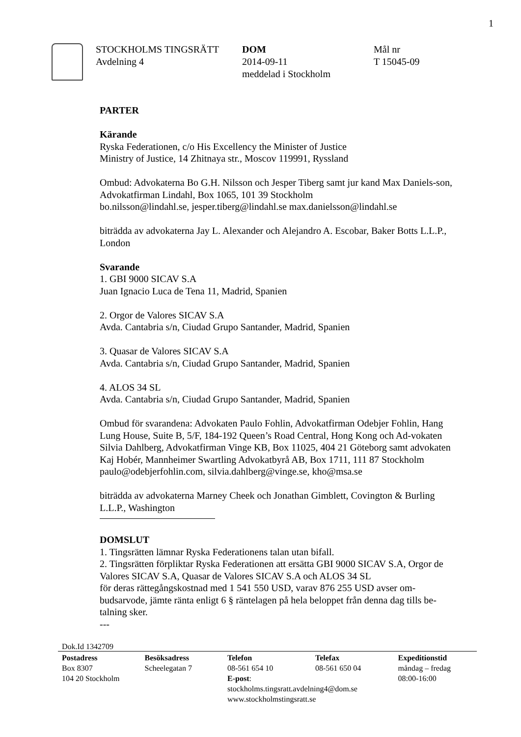1
STOCKHOLMS TINGSRÄTT
Avdelning 4
DOM
2014-09-11
meddelad i Stockholm
Mål nr
T 15045-09
PARTER
Kärande
Ryska Federationen, c/o His Excellency the Minister of Justice
Ministry of Justice, 14 Zhitnaya str., Moscov 119991, Ryssland
Ombud: Advokaterna Bo G.H. Nilsson och Jesper Tiberg samt jur kand Max Daniels-son, Advokatfirman Lindahl, Box 1065, 101 39 Stockholm
bo.nilsson@lindahl.se, jesper.tiberg@lindahl.se max.danielsson@lindahl.se
biträdda av advokaterna Jay L. Alexander och Alejandro A. Escobar, Baker Botts L.L.P., London
Svarande
1. GBI 9000 SICAV S.A
Juan Ignacio Luca de Tena 11, Madrid, Spanien
2. Orgor de Valores SICAV S.A
Avda. Cantabria s/n, Ciudad Grupo Santander, Madrid, Spanien
3. Quasar de Valores SICAV S.A
Avda. Cantabria s/n, Ciudad Grupo Santander, Madrid, Spanien
4. ALOS 34 SL
Avda. Cantabria s/n, Ciudad Grupo Santander, Madrid, Spanien
Ombud för svarandena: Advokaten Paulo Fohlin, Advokatfirman Odebjer Fohlin, Hang Lung House, Suite B, 5/F, 184-192 Queen’s Road Central, Hong Kong och Ad-vokaten Silvia Dahlberg, Advokatfirman Vinge KB, Box 11025, 404 21 Göteborg samt advokaten Kaj Hobér, Mannheimer Swartling Advokatbyrå AB, Box 1711, 111 87 Stockholm paulo@odebjerfohlin.com, silvia.dahlberg@vinge.se, kho@msa.se
biträdda av advokaterna Marney Cheek och Jonathan Gimblett, Covington & Burling L.L.P., Washington
DOMSLUT
1. Tingsrätten lämnar Ryska Federationens talan utan bifall.
2. Tingsrätten förpliktar Ryska Federationen att ersätta GBI 9000 SICAV S.A, Orgor de Valores SICAV S.A, Quasar de Valores SICAV S.A och ALOS 34 SL
för deras rättegångskostnad med 1 541 550 USD, varav 876 255 USD avser om-budsarvode, jämte ränta enligt 6 § räntelagen på hela beloppet från denna dag tills be-talning sker.
---
Dok.Id 1342709
Postadress
Box 8307
104 20 Stockholm
Besöksadress
Scheelegatan 7
Telefon
08-561 654 10
E-post:
stockholms.tingsratt.avdelning4@dom.se
www.stockholmstingsratt.se
Telefax
08-561 650 04
Expeditionstid
måndag – fredag
08:00-16:00